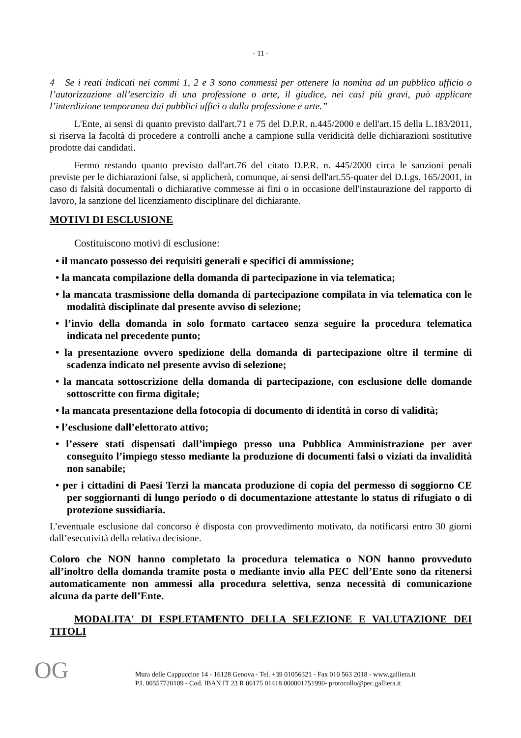- 11 -
4 Se i reati indicati nei commi 1, 2 e 3 sono commessi per ottenere la nomina ad un pubblico ufficio o l’autorizzazione all’esercizio di una professione o arte, il giudice, nei casi più gravi, può applicare l’interdizione temporanea dai pubblici uffici o dalla professione e arte.”
L'Ente, ai sensi di quanto previsto dall'art.71 e 75 del D.P.R. n.445/2000 e dell'art.15 della L.183/2011, si riserva la facoltà di procedere a controlli anche a campione sulla veridicità delle dichiarazioni sostitutive prodotte dai candidati.
Fermo restando quanto previsto dall'art.76 del citato D.P.R. n. 445/2000 circa le sanzioni penali previste per le dichiarazioni false, si applicherà, comunque, ai sensi dell'art.55-quater del D.Lgs. 165/2001, in caso di falsità documentali o dichiarative commesse ai fini o in occasione dell'instaurazione del rapporto di lavoro, la sanzione del licenziamento disciplinare del dichiarante.
MOTIVI DI ESCLUSIONE
Costituiscono motivi di esclusione:
• il mancato possesso dei requisiti generali e specifici di ammissione;
• la mancata compilazione della domanda di partecipazione in via telematica;
• la mancata trasmissione della domanda di partecipazione compilata in via telematica con le modalità disciplinate dal presente avviso di selezione;
• l’invio della domanda in solo formato cartaceo senza seguire la procedura telematica indicata nel precedente punto;
• la presentazione ovvero spedizione della domanda di partecipazione oltre il termine di scadenza indicato nel presente avviso di selezione;
• la mancata sottoscrizione della domanda di partecipazione, con esclusione delle domande sottoscritte con firma digitale;
• la mancata presentazione della fotocopia di documento di identità in corso di validità;
• l’esclusione dall’elettorato attivo;
• l’essere stati dispensati dall’impiego presso una Pubblica Amministrazione per aver conseguito l’impiego stesso mediante la produzione di documenti falsi o viziati da invalidità non sanabile;
• per i cittadini di Paesi Terzi la mancata produzione di copia del permesso di soggiorno CE per soggiornanti di lungo periodo o di documentazione attestante lo status di rifugiato o di protezione sussidiaria.
L’eventuale esclusione dal concorso è disposta con provvedimento motivato, da notificarsi entro 30 giorni dall’esecutività della relativa decisione.
Coloro che NON hanno completato la procedura telematica o NON hanno provveduto all’inoltro della domanda tramite posta o mediante invio alla PEC dell’Ente sono da ritenersi automaticamente non ammessi alla procedura selettiva, senza necessità di comunicazione alcuna da parte dell’Ente.
MODALITA' DI ESPLETAMENTO DELLA SELEZIONE E VALUTAZIONE DEI TITOLI
OG
Mura delle Cappuccine 14 - 16128 Genova - Tel. +39 01056321 - Fax 010 563 2018 - www.galliera.it
P.I. 00557720109 - Cod. IBAN IT 23 R 06175 01418 000001751990- protocollo@pec.galliera.it